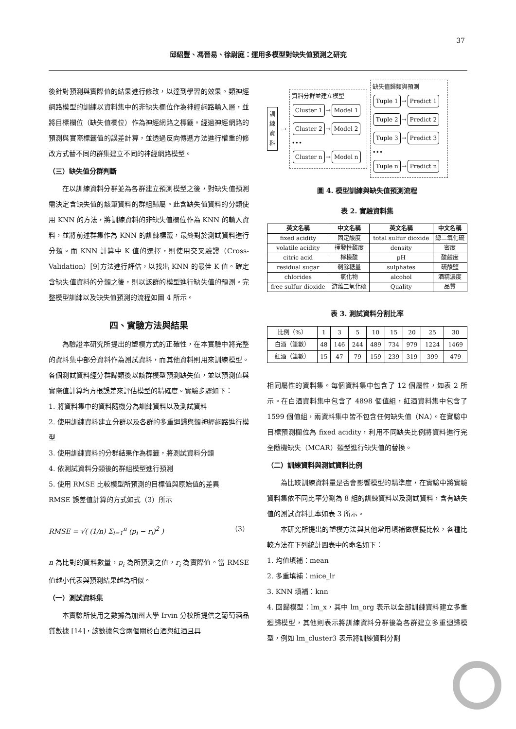37
邱紹豐、馮晉易、徐尉庭：運用多模型對缺失值預測之研究
後針對預測與實際值的結果進行修改，以達到學習的效果。類神經網路模型的訓練以資料集中的非缺失欄位作為神經網路輸入層，並將目標欄位（缺失值欄位）作為神經網路之標籤。經過神經網路的預測與實際標籤值的誤差計算，並透過反向傳遞方法進行權重的修改方式替不同的群集建立不同的神經網路模型。
（三）缺失值分群判斷
在以訓練資料分群並為各群建立預測模型之後，對缺失值預測需決定含缺失值的該筆資料的群組歸屬。此含缺失值資料的分類使用 KNN 的方法，將訓練資料的非缺失值欄位作為 KNN 的輸入資料，並將前述群集作為 KNN 的訓練標籤，最終對於測試資料進行分類。而 KNN 計算中 K 值的選擇，則使用交叉驗證（Cross-Validation）[9]方法進行評估，以找出 KNN 的最佳 K 值。確定含缺失值資料的分類之後，則以該群的模型進行缺失值的預測。完整模型訓練以及缺失值預測的流程如圖 4 所示。
四、實驗方法與結果
為驗證本研究所提出的塑模方式的正確性，在本實驗中將完整的資料集中部分資料作為測試資料，而其他資料則用來訓練模型。各個測試資料經分群歸類後以該群模型預測缺失值，並以預測值與實際值計算均方根誤差來評估模型的精確度。實驗步驟如下：
1. 將資料集中的資料隨機分為訓練資料以及測試資料
2. 使用訓練資料建立分群以及各群的多重迴歸與類神經網路進行模型
3. 使用訓練資料的分群結果作為標籤，將測試資料分類
4. 依測試資料分類後的群組模型進行預測
5. 使用 RMSE 比較模型所預測的目標值與原始值的差異
RMSE 誤差值計算的方式如式（3）所示
RMSE = √( (1/n) Σ<sub>i=1</sub><sup>n</sup> (p<sub>i</sub> − r<sub>i</sub>)<sup>2</sup> ) （3）
n 為比對的資料數量，p<sub>i</sub> 為所預測之值，r<sub>i</sub> 為實際值。當 RMSE 值越小代表與預測結果越為相似。
（一）測試資料集
本實驗所使用之數據為加州大學 Irvin 分校所提供之葡萄酒品質數據 [14]，該數據包含兩個關於白酒與紅酒且具
訓 練 資 料
→
資料分群並建立模型
Cluster 1 → Model 1
Cluster 2 → Model 2
•••
Cluster n → Model n
缺失值歸類與預測
Tuple 1 → Predict 1
Tuple 2 → Predict 2
Tuple 3 → Predict 3
•••
Tuple n → Predict n
圖 4. 模型訓練與缺失值預測流程
表 2. 實驗資料集
| 英文名稱 | 中文名稱 | 英文名稱 | 中文名稱 |
| --- | --- | --- | --- |
| fixed acidity | 固定酸度 | total sulfur dioxide | 總二氧化硫 |
| volatile acidity | 揮發性酸度 | density | 密度 |
| citric acid | 檸檬酸 | pH | 酸鹼度 |
| residual sugar | 剩餘糖量 | sulphates | 硫酸鹽 |
| chlorides | 氯化物 | alcohol | 酒精濃度 |
| free sulfur dioxide | 游離二氧化硫 | Quality | 品質 |
表 3. 測試資料分割比率
| 比例（%） | 1 | 3 | 5 | 10 | 15 | 20 | 25 | 30 |
| 白酒（筆數） | 48 | 146 | 244 | 489 | 734 | 979 | 1224 | 1469 |
| 紅酒（筆數） | 15 | 47 | 79 | 159 | 239 | 319 | 399 | 479 |
相同屬性的資料集。每個資料集中包含了 12 個屬性，如表 2 所示。在白酒資料集中包含了 4898 個值組，紅酒資料集中包含了 1599 個值組，兩資料集中皆不包含任何缺失值（NA）。在實驗中目標預測欄位為 fixed acidity，利用不同缺失比例將資料進行完全隨機缺失（MCAR）類型進行缺失值的替換。
（二）訓練資料與測試資料比例
為比較訓練資料量是否會影響模型的精準度，在實驗中將實驗資料集依不同比率分割為 8 組的訓練資料以及測試資料，含有缺失值的測試資料比率如表 3 所示。
本研究所提出的塑模方法與其他常用填補做模擬比較，各種比較方法在下列統計圖表中的命名如下：
1. 均值填補：mean
2. 多重填補：mice_lr
3. KNN 填補：knn
4. 回歸模型：lm_x，其中 lm_org 表示以全部訓練資料建立多重迴歸模型，其他則表示將訓練資料分群後為各群建立多重迴歸模型，例如 lm_cluster3 表示將訓練資料分割